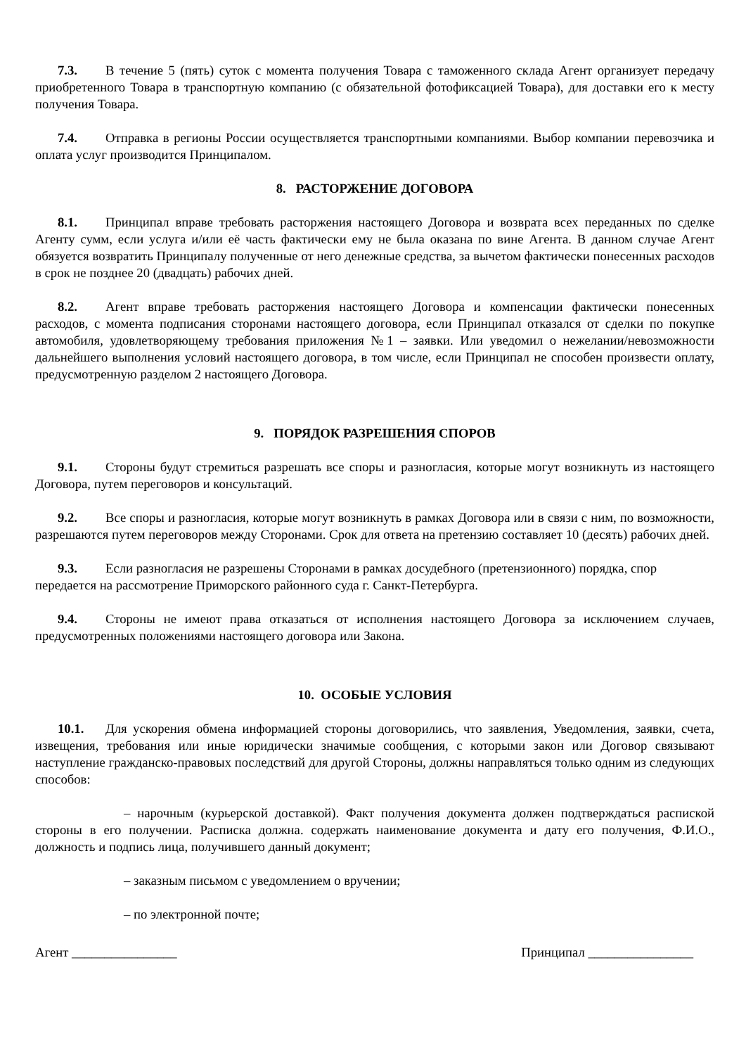7.3. В течение 5 (пять) суток с момента получения Товара с таможенного склада Агент организует передачу приобретенного Товара в транспортную компанию (с обязательной фотофиксацией Товара), для доставки его к месту получения Товара.
7.4. Отправка в регионы России осуществляется транспортными компаниями. Выбор компании перевозчика и оплата услуг производится Принципалом.
8. РАСТОРЖЕНИЕ ДОГОВОРА
8.1. Принципал вправе требовать расторжения настоящего Договора и возврата всех переданных по сделке Агенту сумм, если услуга и/или её часть фактически ему не была оказана по вине Агента. В данном случае Агент обязуется возвратить Принципалу полученные от него денежные средства, за вычетом фактически понесенных расходов в срок не позднее 20 (двадцать) рабочих дней.
8.2. Агент вправе требовать расторжения настоящего Договора и компенсации фактически понесенных расходов, с момента подписания сторонами настоящего договора, если Принципал отказался от сделки по покупке автомобиля, удовлетворяющему требования приложения №1 – заявки. Или уведомил о нежелании/невозможности дальнейшего выполнения условий настоящего договора, в том числе, если Принципал не способен произвести оплату, предусмотренную разделом 2 настоящего Договора.
9. ПОРЯДОК РАЗРЕШЕНИЯ СПОРОВ
9.1. Стороны будут стремиться разрешать все споры и разногласия, которые могут возникнуть из настоящего Договора, путем переговоров и консультаций.
9.2. Все споры и разногласия, которые могут возникнуть в рамках Договора или в связи с ним, по возможности, разрешаются путем переговоров между Сторонами. Срок для ответа на претензию составляет 10 (десять) рабочих дней.
9.3. Если разногласия не разрешены Сторонами в рамках досудебного (претензионного) порядка, спор передается на рассмотрение Приморского районного суда г. Санкт-Петербурга.
9.4. Стороны не имеют права отказаться от исполнения настоящего Договора за исключением случаев, предусмотренных положениями настоящего договора или Закона.
10. ОСОБЫЕ УСЛОВИЯ
10.1. Для ускорения обмена информацией стороны договорились, что заявления, Уведомления, заявки, счета, извещения, требования или иные юридически значимые сообщения, с которыми закон или Договор связывают наступление гражданско-правовых последствий для другой Стороны, должны направляться только одним из следующих способов:
– нарочным (курьерской доставкой). Факт получения документа должен подтверждаться распиской стороны в его получении. Расписка должна. содержать наименование документа и дату его получения, Ф.И.О., должность и подпись лица, получившего данный документ;
– заказным письмом с уведомлением о вручении;
– по электронной почте;
Агент ________________ Принципал ________________